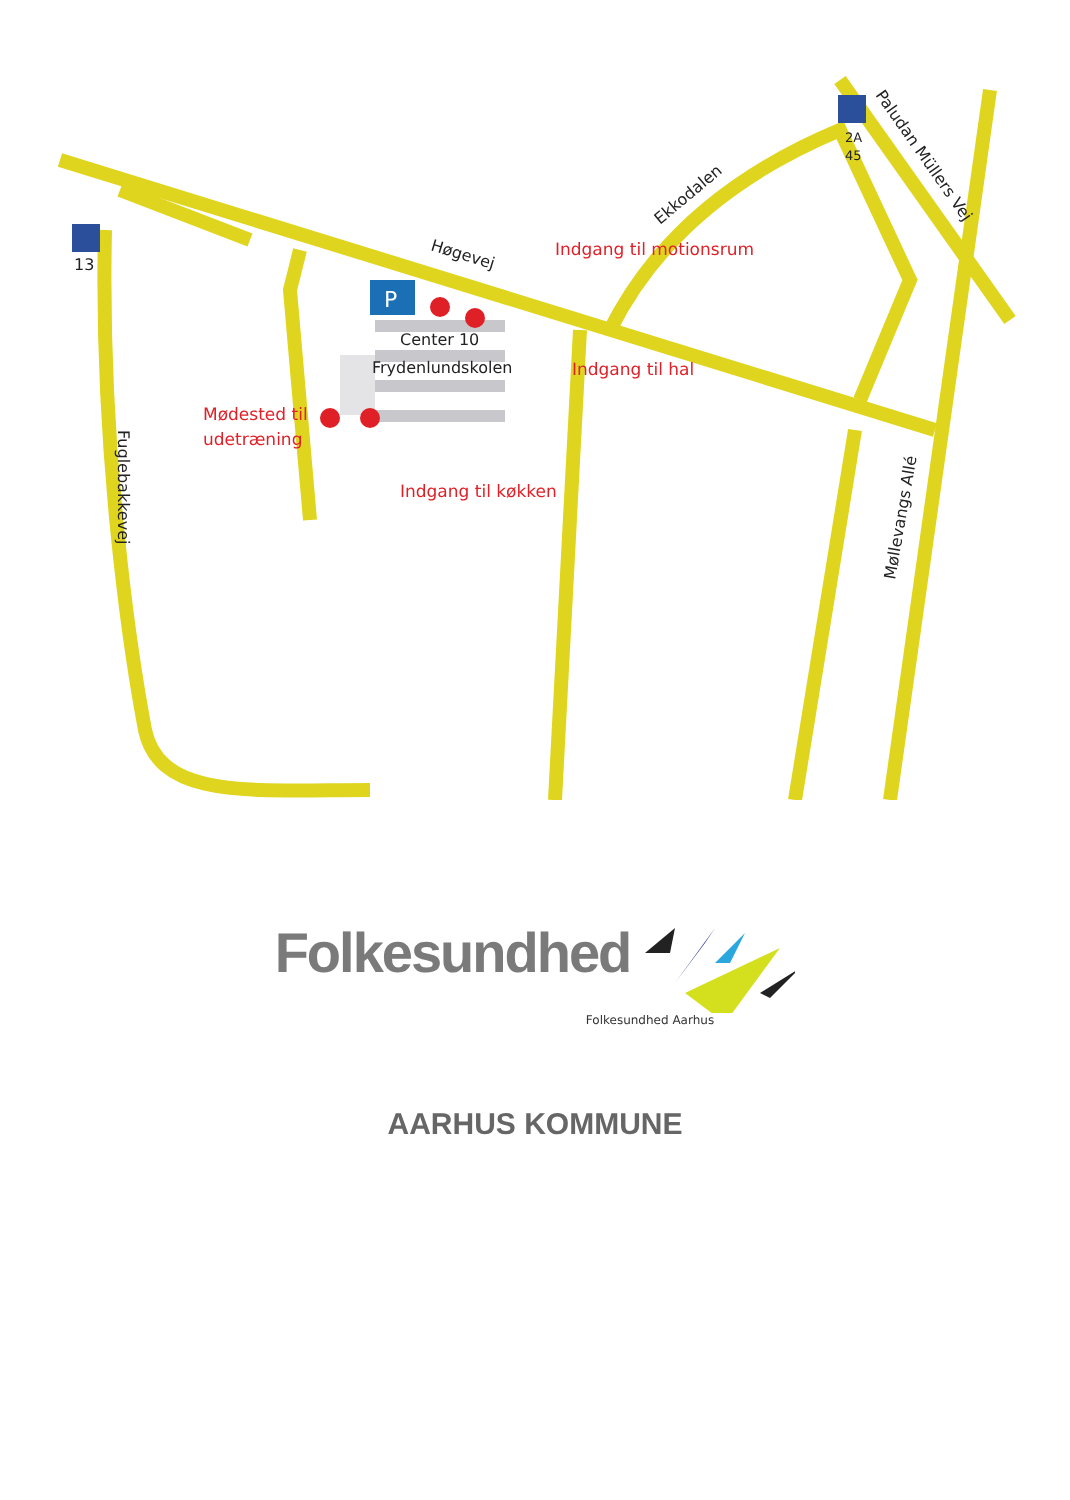P
13
2A
45
Høgevej
Ekkodalen
Paludan Müllers Vej
Møllevangs Allé
Fuglebakkevej
Center 10
Frydenlundskolen
Indgang til motionsrum
Indgang til hal
Mødested til
udetræning
Indgang til køkken
Folkesundhed
Folkesundhed Aarhus
AARHUS KOMMUNE